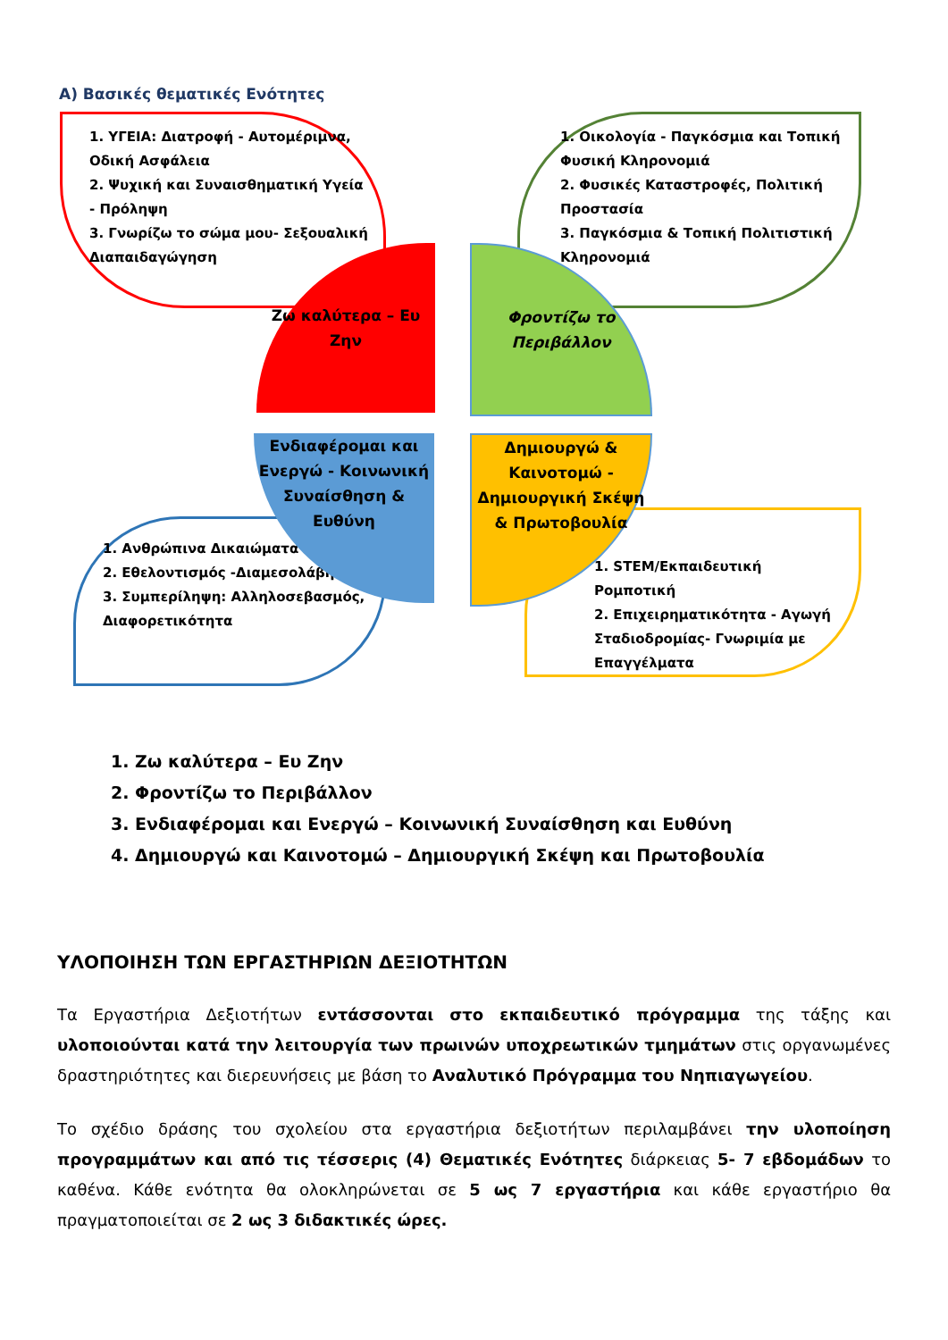Α) Βασικές θεματικές Ενότητες
1. ΥΓΕΙΑ: Διατροφή - Αυτομέριμνα, Οδική Ασφάλεια
2. Ψυχική και Συναισθηματική Υγεία - Πρόληψη
3. Γνωρίζω το σώμα μου- Σεξουαλική Διαπαιδαγώγηση
1. Οικολογία - Παγκόσμια και Τοπική Φυσική Κληρονομιά
2. Φυσικές Καταστροφές, Πολιτική Προστασία
3. Παγκόσμια & Τοπική Πολιτιστική Κληρονομιά
1. Ανθρώπινα Δικαιώματα
2. Εθελοντισμός -Διαμεσολάβηση
3. Συμπερίληψη: Αλληλοσεβασμός, Διαφορετικότητα
1. STEM/Εκπαιδευτική Ρομποτική
2. Επιχειρηματικότητα - Αγωγή Σταδιοδρομίας- Γνωριμία με Επαγγέλματα
Ζω καλύτερα – Ευ Ζην
Φροντίζω το Περιβάλλον
Ενδιαφέρομαι και Ενεργώ - Κοινωνική Συναίσθηση & Ευθύνη
Δημιουργώ & Καινοτομώ - Δημιουργική Σκέψη & Πρωτοβουλία
1. Ζω καλύτερα – Ευ Ζην
2. Φροντίζω το Περιβάλλον
3. Ενδιαφέρομαι και Ενεργώ – Κοινωνική Συναίσθηση και Ευθύνη
4. Δημιουργώ και Καινοτομώ – Δημιουργική Σκέψη και Πρωτοβουλία
ΥΛΟΠΟΙΗΣΗ ΤΩΝ ΕΡΓΑΣΤΗΡΙΩΝ ΔΕΞΙΟΤΗΤΩΝ
Τα Εργαστήρια Δεξιοτήτων εντάσσονται στο εκπαιδευτικό πρόγραμμα της τάξης και υλοποιούνται κατά την λειτουργία των πρωινών υποχρεωτικών τμημάτων στις οργανωμένες δραστηριότητες και διερευνήσεις με βάση το Αναλυτικό Πρόγραμμα του Νηπιαγωγείου.
Το σχέδιο δράσης του σχολείου στα εργαστήρια δεξιοτήτων περιλαμβάνει την υλοποίηση προγραμμάτων και από τις τέσσερις (4) Θεματικές Ενότητες διάρκειας 5- 7 εβδομάδων το καθένα. Κάθε ενότητα θα ολοκληρώνεται σε 5 ως 7 εργαστήρια και κάθε εργαστήριο θα πραγματοποιείται σε 2 ως 3 διδακτικές ώρες.